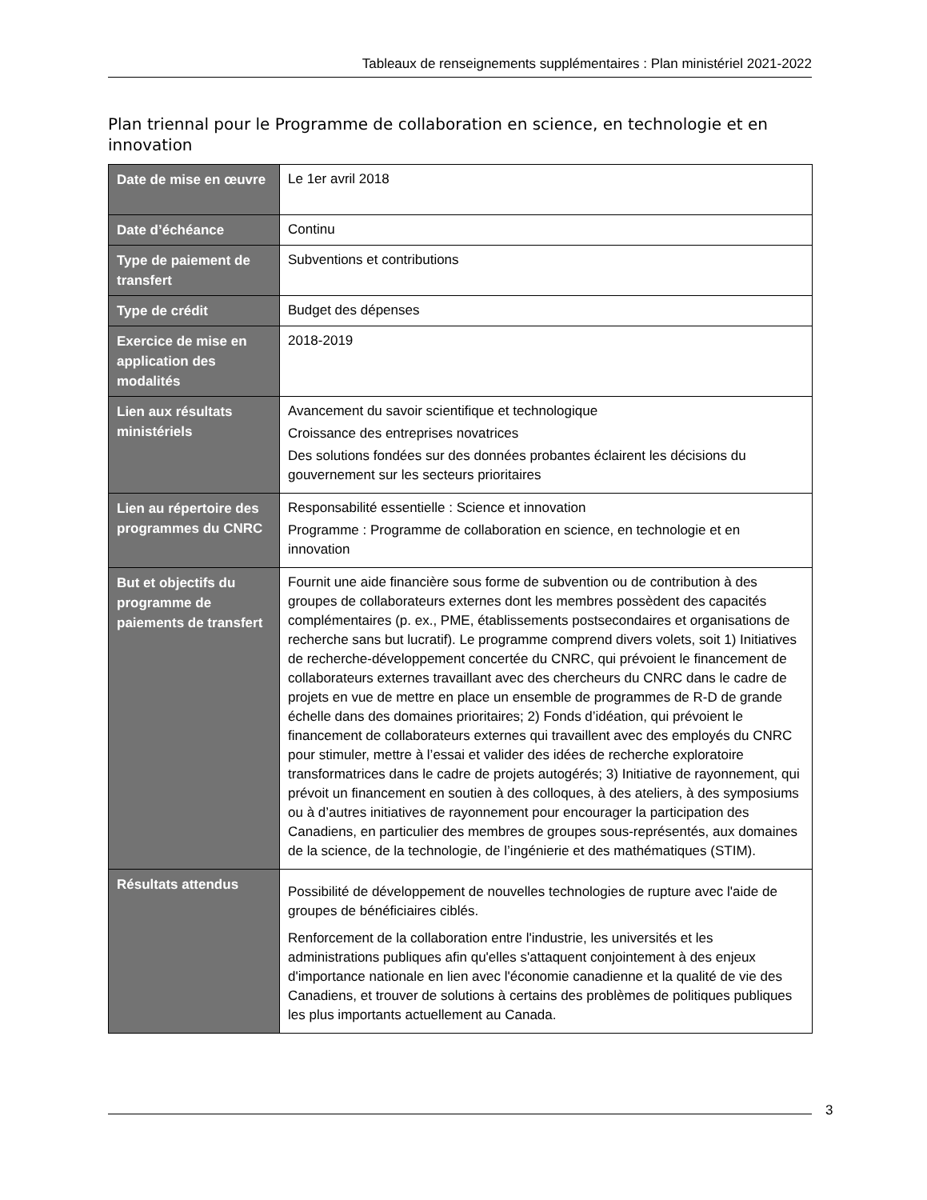Tableaux de renseignements supplémentaires : Plan ministériel 2021-2022
Plan triennal pour le Programme de collaboration en science, en technologie et en innovation
| Date de mise en œuvre | Le 1er avril 2018 |
| Date d’échéance | Continu |
| Type de paiement de transfert | Subventions et contributions |
| Type de crédit | Budget des dépenses |
| Exercice de mise en application des modalités | 2018-2019 |
| Lien aux résultats ministériels | Avancement du savoir scientifique et technologique Croissance des entreprises novatrices Des solutions fondées sur des données probantes éclairent les décisions du gouvernement sur les secteurs prioritaires |
| Lien au répertoire des programmes du CNRC | Responsabilité essentielle : Science et innovation Programme : Programme de collaboration en science, en technologie et en innovation |
| But et objectifs du programme de paiements de transfert | Fournit une aide financière sous forme de subvention ou de contribution à des groupes de collaborateurs externes dont les membres possèdent des capacités complémentaires (p. ex., PME, établissements postsecondaires et organisations de recherche sans but lucratif). Le programme comprend divers volets, soit 1) Initiatives de recherche-développement concertée du CNRC, qui prévoient le financement de collaborateurs externes travaillant avec des chercheurs du CNRC dans le cadre de projets en vue de mettre en place un ensemble de programmes de R-D de grande échelle dans des domaines prioritaires; 2) Fonds d’idéation, qui prévoient le financement de collaborateurs externes qui travaillent avec des employés du CNRC pour stimuler, mettre à l’essai et valider des idées de recherche exploratoire transformatrices dans le cadre de projets autogérés; 3) Initiative de rayonnement, qui prévoit un financement en soutien à des colloques, à des ateliers, à des symposiums ou à d’autres initiatives de rayonnement pour encourager la participation des Canadiens, en particulier des membres de groupes sous-représentés, aux domaines de la science, de la technologie, de l’ingénierie et des mathématiques (STIM). |
| Résultats attendus | Possibilité de développement de nouvelles technologies de rupture avec l'aide de groupes de bénéficiaires ciblés. Renforcement de la collaboration entre l'industrie, les universités et les administrations publiques afin qu'elles s'attaquent conjointement à des enjeux d'importance nationale en lien avec l'économie canadienne et la qualité de vie des Canadiens, et trouver de solutions à certains des problèmes de politiques publiques les plus importants actuellement au Canada. |
3